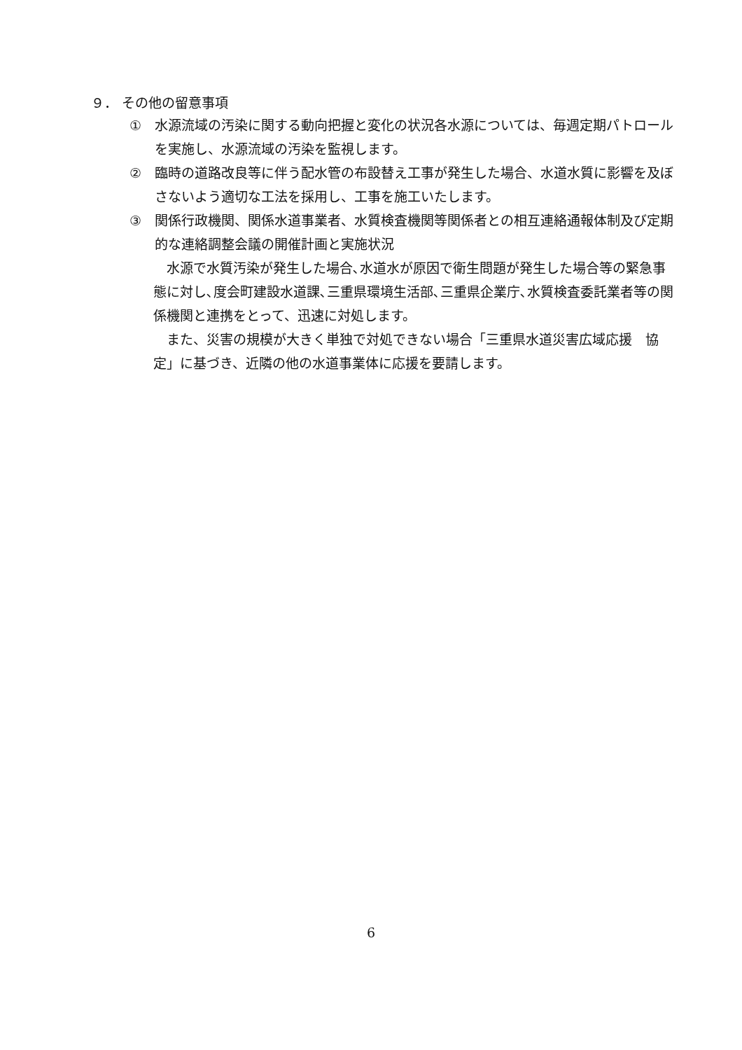９． その他の留意事項
① 水源流域の汚染に関する動向把握と変化の状況各水源については、毎週定期パトロールを実施し、水源流域の汚染を監視します。
② 臨時の道路改良等に伴う配水管の布設替え工事が発生した場合、水道水質に影響を及ぼさないよう適切な工法を採用し、工事を施工いたします。
③ 関係行政機関、関係水道事業者、水質検査機関等関係者との相互連絡通報体制及び定期的な連絡調整会議の開催計画と実施状況
水源で水質汚染が発生した場合､水道水が原因で衛生問題が発生した場合等の緊急事態に対し､度会町建設水道課､三重県環境生活部､三重県企業庁､水質検査委託業者等の関係機関と連携をとって、迅速に対処します。
また、災害の規模が大きく単独で対処できない場合「三重県水道災害広域応援　協定」に基づき、近隣の他の水道事業体に応援を要請します。
6